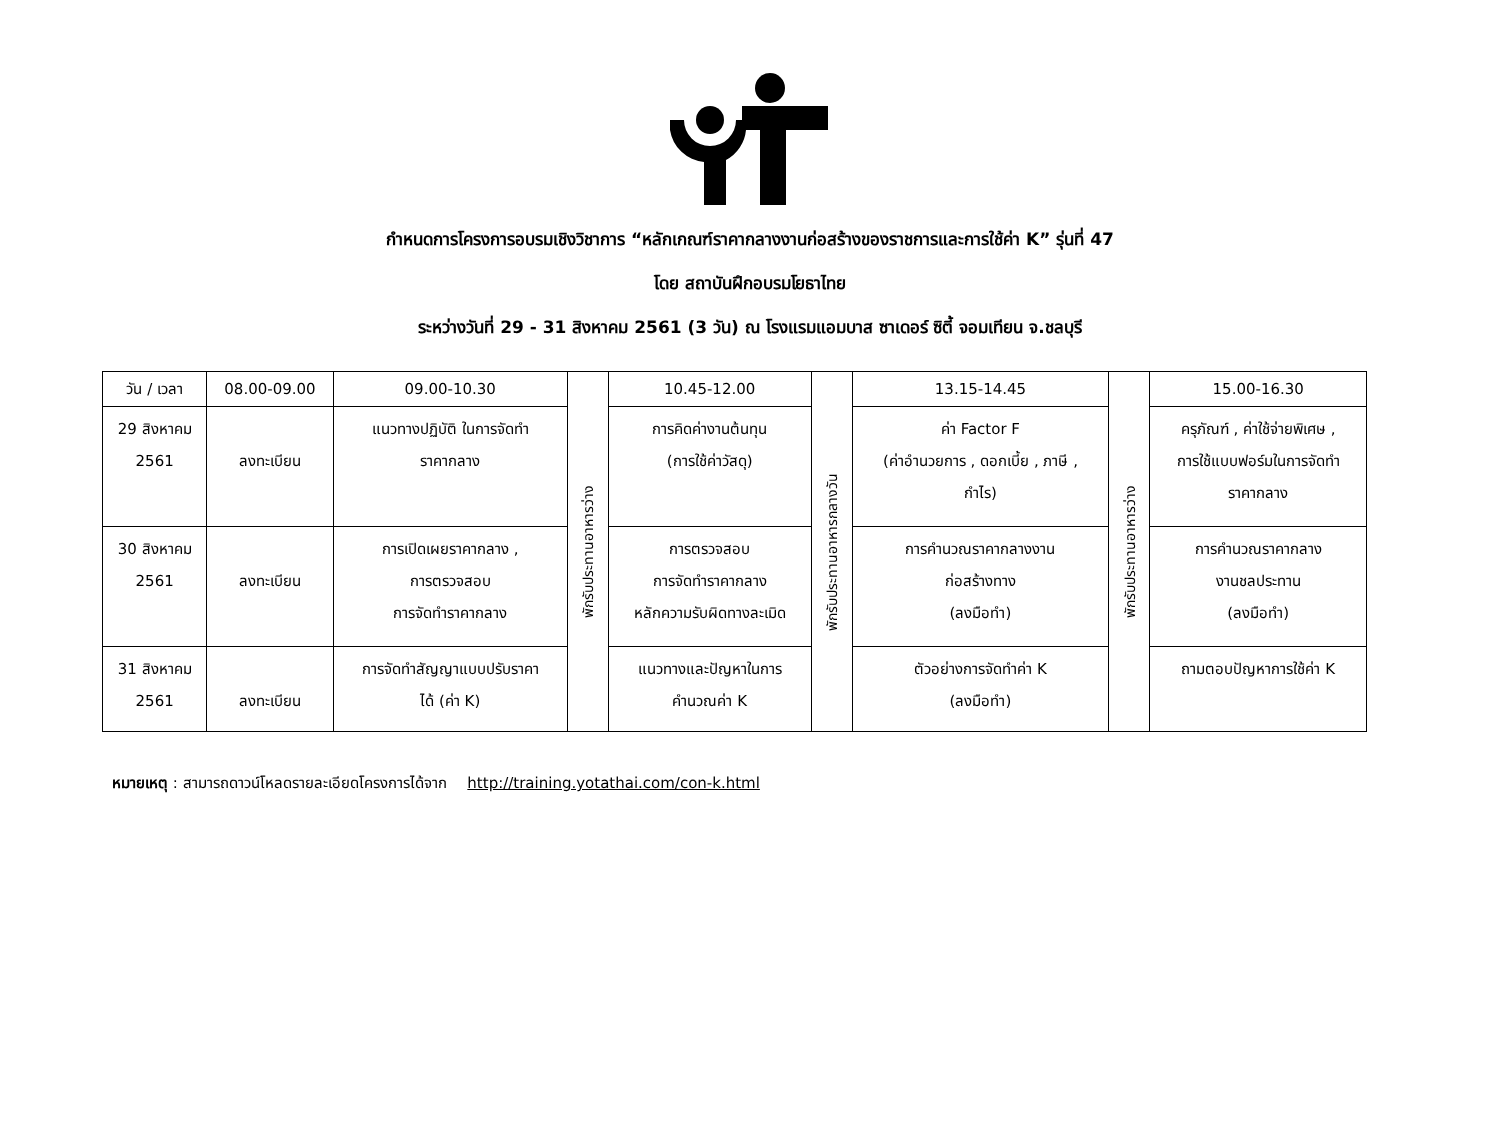กำหนดการโครงการอบรมเชิงวิชาการ “หลักเกณฑ์ราคากลางงานก่อสร้างของราชการและการใช้ค่า K” รุ่นที่ 47
โดย สถาบันฝึกอบรมโยธาไทย
ระหว่างวันที่ 29 - 31 สิงหาคม 2561 (3 วัน) ณ โรงแรมแอมบาส ซาเดอร์ ซิตี้ จอมเทียน จ.ชลบุรี
| วัน / เวลา | 08.00-09.00 | 09.00-10.30 | พักรับประทานอาหารว่าง | 10.45-12.00 | พักรับประทานอาหารกลางวัน | 13.15-14.45 | พักรับประทานอาหารว่าง | 15.00-16.30 |
| 29 สิงหาคม 2561 | ลงทะเบียน | แนวทางปฏิบัติ ในการจัดทำ ราคากลาง | | การคิดค่างานต้นทุน (การใช้ค่าวัสดุ) | | ค่า Factor F (ค่าอำนวยการ , ดอกเบี้ย , ภาษี , กำไร) | | ครุภัณฑ์ , ค่าใช้จ่ายพิเศษ , การใช้แบบฟอร์มในการจัดทำ ราคากลาง |
| 30 สิงหาคม 2561 | ลงทะเบียน | การเปิดเผยราคากลาง , การตรวจสอบ การจัดทำราคากลาง | | การตรวจสอบ การจัดทำราคากลาง หลักความรับผิดทางละเมิด | | การคำนวณราคากลางงาน ก่อสร้างทาง (ลงมือทำ) | | การคำนวณราคากลาง งานชลประทาน (ลงมือทำ) |
| 31 สิงหาคม 2561 | ลงทะเบียน | การจัดทำสัญญาแบบปรับราคา ได้ (ค่า K) | | แนวทางและปัญหาในการ คำนวณค่า K | | ตัวอย่างการจัดทำค่า K (ลงมือทำ) | | ถามตอบปัญหาการใช้ค่า K |
หมายเหตุ : สามารถดาวน์โหลดรายละเอียดโครงการได้จาก http://training.yotathai.com/con-k.html